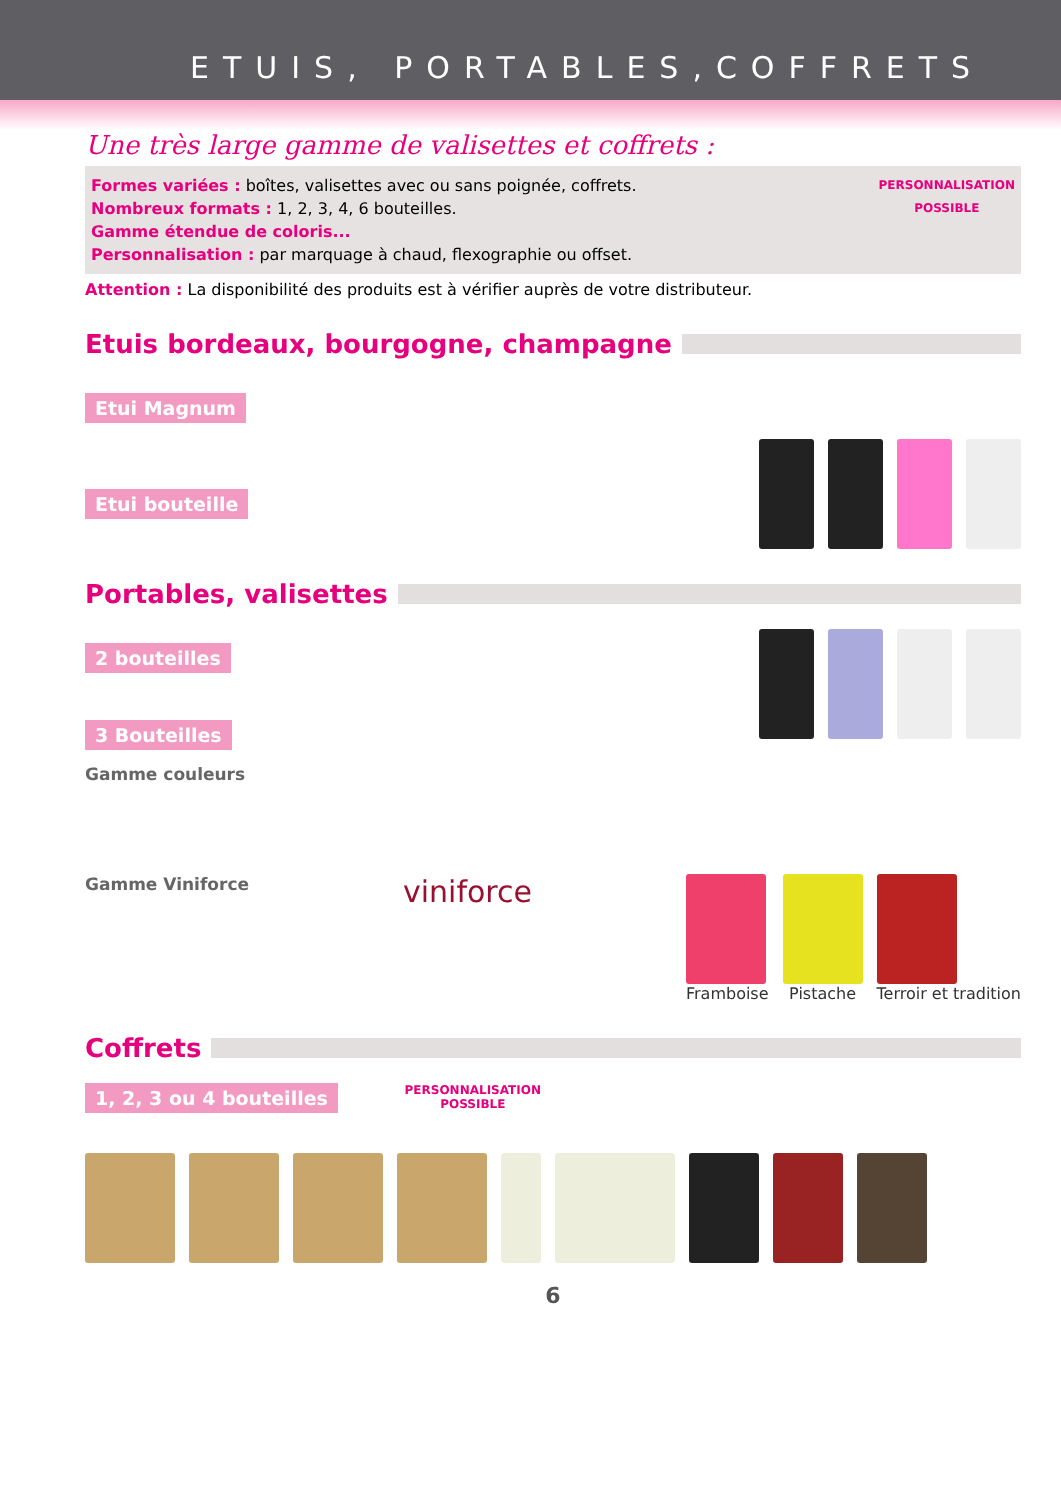ETUIS, PORTABLES,COFFRETS
Une très large gamme de valisettes et coffrets :
Formes variées : boîtes, valisettes avec ou sans poignée, coffrets.
Nombreux formats : 1, 2, 3, 4, 6 bouteilles.
Gamme étendue de coloris...
Personnalisation : par marquage à chaud, flexographie ou offset.
PERSONNALISATION
POSSIBLE
Attention : La disponibilité des produits est à vérifier auprès de votre distributeur.
Etuis bordeaux, bourgogne, champagne
Etui Magnum
Etui bouteille
Portables, valisettes
2 bouteilles
3 Bouteilles
Gamme couleurs
Gamme Viniforce
viniforce
Framboise Pistache Terroir et tradition
Coffrets
1, 2, 3 ou 4 bouteilles
PERSONNALISATION
POSSIBLE
6